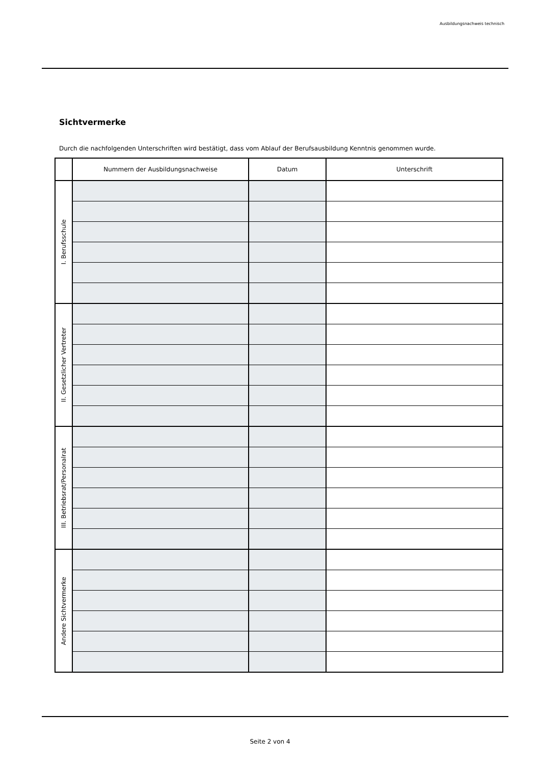Ausbildungsnachweis technisch
Sichtvermerke
Durch die nachfolgenden Unterschriften wird bestätigt, dass vom Ablauf der Berufsausbildung Kenntnis genommen wurde.
| | Nummern der Ausbildungsnachweise | Datum | Unterschrift |
| --- | --- | --- | --- |
| I. Berufsschule | | | |
| II. Gesetzlicher Vertreter | | | |
| III. Betriebsrat/Personalrat | | | |
| Andere Sichtvermerke | | | |
Seite 2 von 4